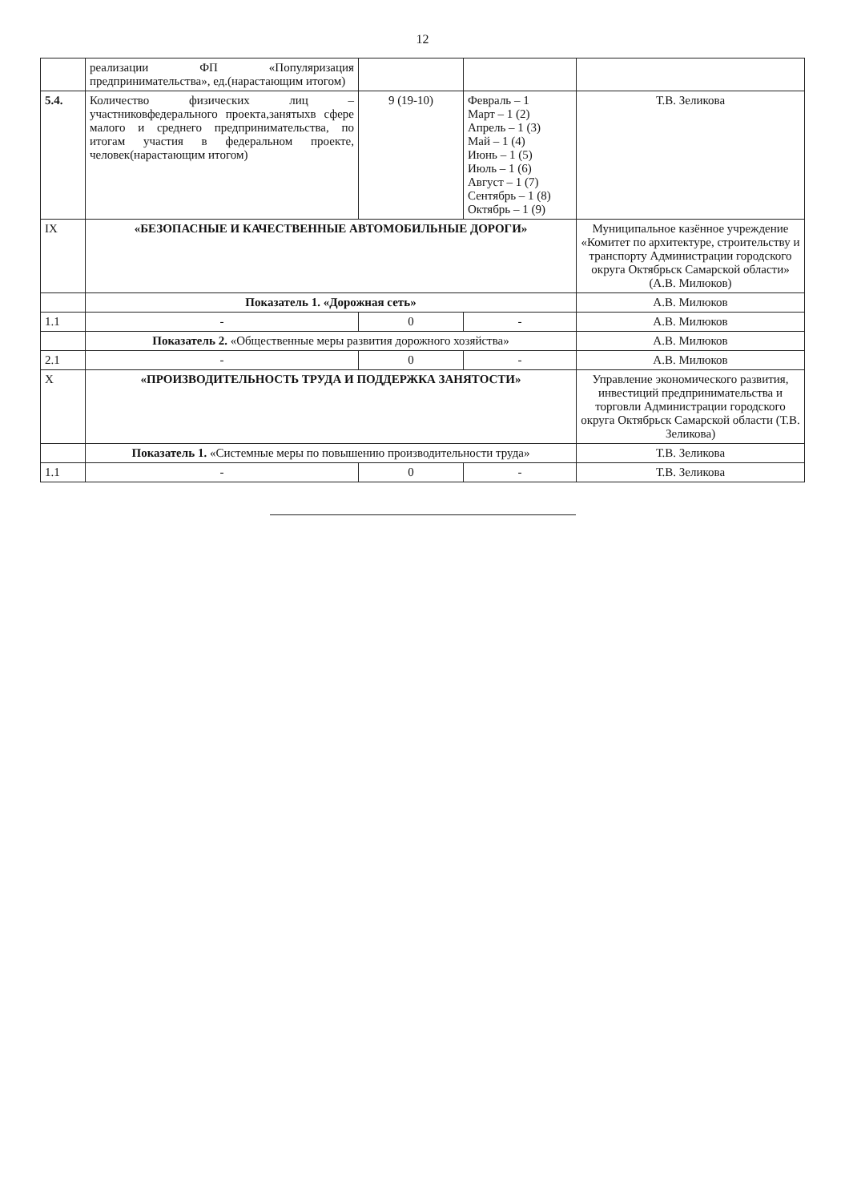12
| | реализации ФП «Популяризация предпринимательства», ед.(нарастающим итогом) | | | |
| 5.4. | Количество физических лиц – участниковфедерального проекта,занятыхв сфере малого и среднего предпринимательства, по итогам участия в федеральном проекте, человек(нарастающим итогом) | 9 (19-10) | Февраль – 1 Март – 1 (2) Апрель – 1 (3) Май – 1 (4) Июнь – 1 (5) Июль – 1 (6) Август – 1 (7) Сентябрь – 1 (8) Октябрь – 1 (9) | Т.В. Зеликова |
| IX | «БЕЗОПАСНЫЕ И КАЧЕСТВЕННЫЕ АВТОМОБИЛЬНЫЕ ДОРОГИ» | | | Муниципальное казённое учреждение «Комитет по архитектуре, строительству и транспорту Администрации городского округа Октябрьск Самарской области» (А.В. Милюков) |
| | Показатель 1. «Дорожная сеть» | | | А.В. Милюков |
| 1.1 | - | 0 | - | А.В. Милюков |
| | Показатель 2. «Общественные меры развития дорожного хозяйства» | | | А.В. Милюков |
| 2.1 | - | 0 | - | А.В. Милюков |
| X | «ПРОИЗВОДИТЕЛЬНОСТЬ ТРУДА И ПОДДЕРЖКА ЗАНЯТОСТИ» | | | Управление экономического развития, инвестиций предпринимательства и торговли Администрации городского округа Октябрьск Самарской области (Т.В. Зеликова) |
| | Показатель 1. «Системные меры по повышению производительности труда» | | | Т.В. Зеликова |
| 1.1 | - | 0 | - | Т.В. Зеликова |